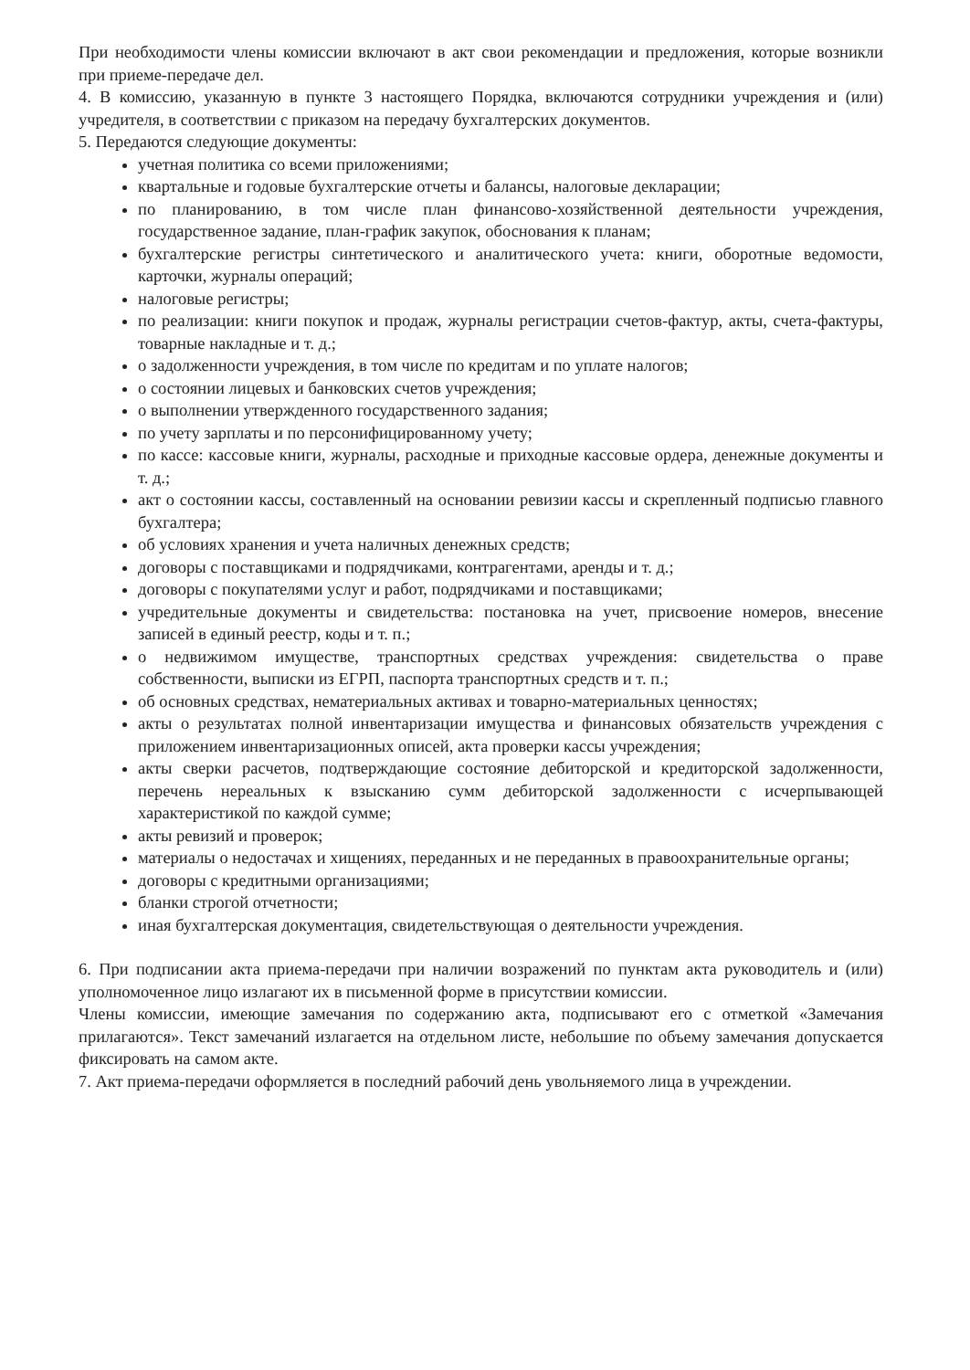При необходимости члены комиссии включают в акт свои рекомендации и предложения, которые возникли при приеме-передаче дел.
4. В комиссию, указанную в пункте 3 настоящего Порядка, включаются сотрудники учреждения и (или) учредителя, в соответствии с приказом на передачу бухгалтерских документов.
5. Передаются следующие документы:
учетная политика со всеми приложениями;
квартальные и годовые бухгалтерские отчеты и балансы, налоговые декларации;
по планированию, в том числе план финансово-хозяйственной деятельности учреждения, государственное задание, план-график закупок, обоснования к планам;
бухгалтерские регистры синтетического и аналитического учета: книги, оборотные ведомости, карточки, журналы операций;
налоговые регистры;
по реализации: книги покупок и продаж, журналы регистрации счетов-фактур, акты, счета-фактуры, товарные накладные и т. д.;
о задолженности учреждения, в том числе по кредитам и по уплате налогов;
о состоянии лицевых и банковских счетов учреждения;
о выполнении утвержденного государственного задания;
по учету зарплаты и по персонифицированному учету;
по кассе: кассовые книги, журналы, расходные и приходные кассовые ордера, денежные документы и т. д.;
акт о состоянии кассы, составленный на основании ревизии кассы и скрепленный подписью главного бухгалтера;
об условиях хранения и учета наличных денежных средств;
договоры с поставщиками и подрядчиками, контрагентами, аренды и т. д.;
договоры с покупателями услуг и работ, подрядчиками и поставщиками;
учредительные документы и свидетельства: постановка на учет, присвоение номеров, внесение записей в единый реестр, коды и т. п.;
о недвижимом имуществе, транспортных средствах учреждения: свидетельства о праве собственности, выписки из ЕГРП, паспорта транспортных средств и т. п.;
об основных средствах, нематериальных активах и товарно-материальных ценностях;
акты о результатах полной инвентаризации имущества и финансовых обязательств учреждения с приложением инвентаризационных описей, акта проверки кассы учреждения;
акты сверки расчетов, подтверждающие состояние дебиторской и кредиторской задолженности, перечень нереальных к взысканию сумм дебиторской задолженности с исчерпывающей характеристикой по каждой сумме;
акты ревизий и проверок;
материалы о недостачах и хищениях, переданных и не переданных в правоохранительные органы;
договоры с кредитными организациями;
бланки строгой отчетности;
иная бухгалтерская документация, свидетельствующая о деятельности учреждения.
6. При подписании акта приема-передачи при наличии возражений по пунктам акта руководитель и (или) уполномоченное лицо излагают их в письменной форме в присутствии комиссии.
Члены комиссии, имеющие замечания по содержанию акта, подписывают его с отметкой «Замечания прилагаются». Текст замечаний излагается на отдельном листе, небольшие по объему замечания допускается фиксировать на самом акте.
7. Акт приема-передачи оформляется в последний рабочий день увольняемого лица в учреждении.